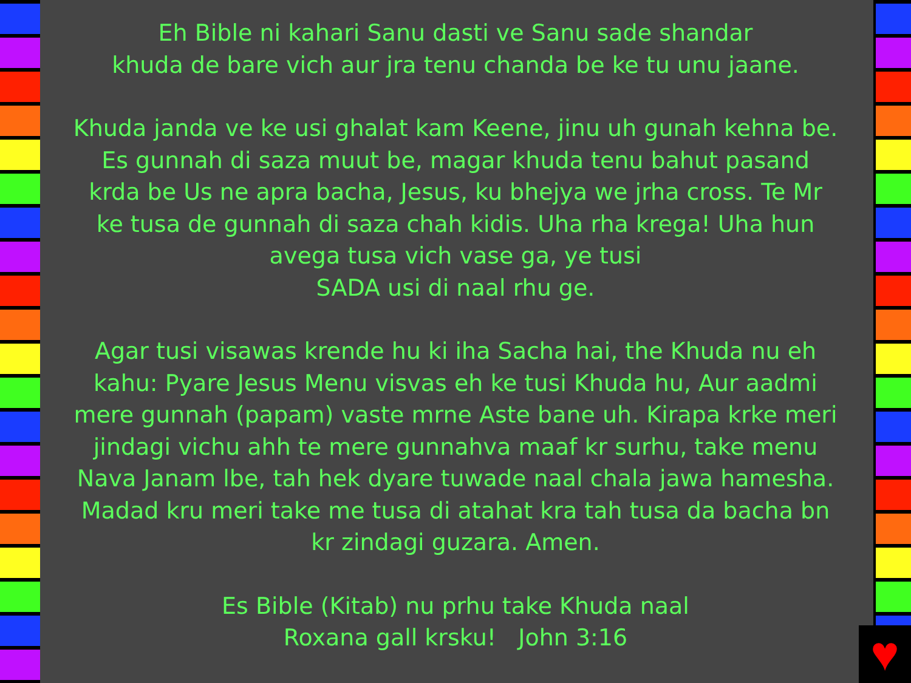Eh Bible ni kahari Sanu dasti ve Sanu sade shandar
khuda de bare vich aur jra tenu chanda be ke tu unu jaane.
Khuda janda ve ke usi ghalat kam Keene, jinu uh gunah kehna be. Es gunnah di saza muut be, magar khuda tenu bahut pasand krda be Us ne apra bacha, Jesus, ku bhejya we jrha cross. Te Mr ke tusa de gunnah di saza chah kidis. Uha rha krega! Uha hun avega tusa vich vase ga, ye tusi
SADA usi di naal rhu ge.
Agar tusi visawas krende hu ki iha Sacha hai, the Khuda nu eh kahu: Pyare Jesus Menu visvas eh ke tusi Khuda hu, Aur aadmi mere gunnah (papam) vaste mrne Aste bane uh. Kirapa krke meri jindagi vichu ahh te mere gunnahva maaf kr surhu, take menu Nava Janam lbe, tah hek dyare tuwade naal chala jawa hamesha. Madad kru meri take me tusa di atahat kra tah tusa da bacha bn kr zindagi guzara. Amen.
Es Bible (Kitab) nu prhu take Khuda naal
Roxana gall krsku! John 3:16
♥